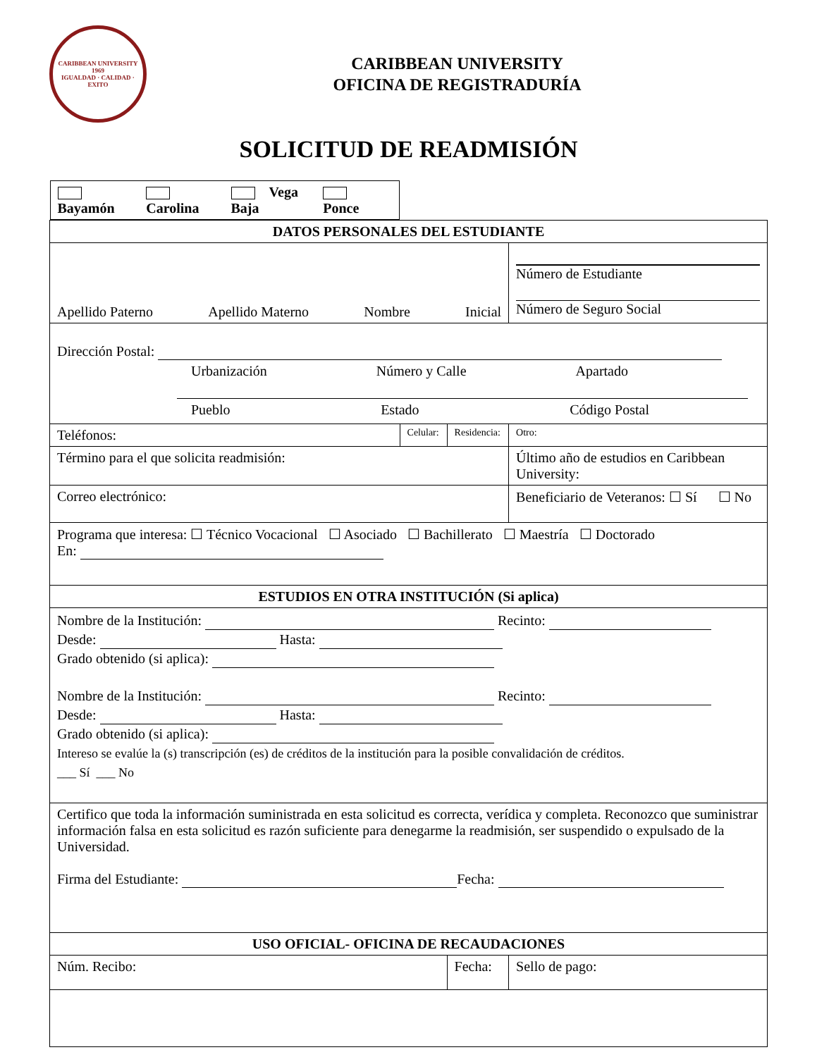CARIBBEAN UNIVERSITY
1969
IGUALDAD · CALIDAD · EXITO
CARIBBEAN UNIVERSITY
OFICINA DE REGISTRADURÍA
SOLICITUD DE READMISIÓN
| Bayamón Carolina Vega Baja Ponce | | | | |
| DATOS PERSONALES DEL ESTUDIANTE | | | | |
| Apellido Paterno Apellido Materno Nombre Inicial | | | Número de Estudiante Número de Seguro Social | |
| Dirección Postal: Urbanización Número y Calle Apartado Pueblo Estado Código Postal | | | | |
| Teléfonos: | Celular: | Residencia: | Otro: | |
| Término para el que solicita readmisión: | | | Último año de estudios en Caribbean University: | |
| Correo electrónico: | | | Beneficiario de Veteranos: ☐ Sí ☐ No | |
| Programa que interesa: ☐ Técnico Vocacional ☐ Asociado ☐ Bachillerato ☐ Maestría ☐ Doctorado En: | | | | |
| ESTUDIOS EN OTRA INSTITUCIÓN (Si aplica) | | | | |
| Nombre de la Institución: Recinto: Desde: Hasta: Grado obtenido (si aplica): Nombre de la Institución: Recinto: Desde: Hasta: Grado obtenido (si aplica): Intereso se evalúe la (s) transcripción (es) de créditos de la institución para la posible convalidación de créditos. ___ Sí ___ No | | | | |
| Certifico que toda la información suministrada en esta solicitud es correcta, verídica y completa. Reconozco que suministrar información falsa en esta solicitud es razón suficiente para denegarme la readmisión, ser suspendido o expulsado de la Universidad. Firma del Estudiante: Fecha: | | | | |
| USO OFICIAL- OFICINA DE RECAUDACIONES | | | | |
| Núm. Recibo: | | Fecha: | | Sello de pago: |